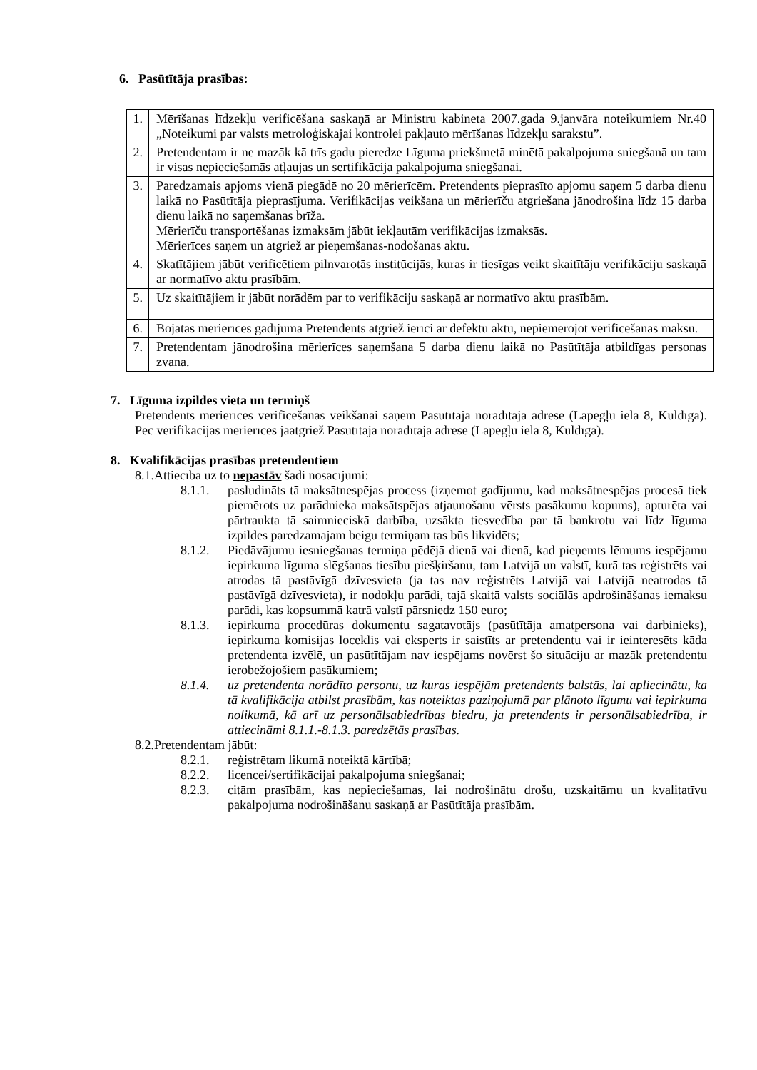6. Pasūtītāja prasības:
| 1. | Mērīšanas līdzekļu verificēšana saskaņā ar Ministru kabineta 2007.gada 9.janvāra noteikumiem Nr.40 „Noteikumi par valsts metroloģiskajai kontrolei pakļauto mērīšanas līdzekļu sarakstu”. |
| 2. | Pretendentam ir ne mazāk kā trīs gadu pieredze Līguma priekšmetā minētā pakalpojuma sniegšanā un tam ir visas nepieciešamās atļaujas un sertifikācija pakalpojuma sniegšanai. |
| 3. | Paredzamais apjoms vienā piegādē no 20 mērierīcēm. Pretendents pieprasīto apjomu saņem 5 darba dienu laikā no Pasūtītāja pieprasījuma. Verifikācijas veikšana un mērierīču atgriešana jānodrošina līdz 15 darba dienu laikā no saņemšanas brīža. Mērierīču transportēšanas izmaksām jābūt iekļautām verifikācijas izmaksās. Mērierīces saņem un atgriež ar pieņemšanas-nodošanas aktu. |
| 4. | Skatītājiem jābūt verificētiem pilnvarotās institūcijās, kuras ir tiesīgas veikt skaitītāju verifikāciju saskaņā ar normatīvo aktu prasībām. |
| 5. | Uz skaitītājiem ir jābūt norādēm par to verifikāciju saskaņā ar normatīvo aktu prasībām. |
| 6. | Bojātas mērierīces gadījumā Pretendents atgriež ierīci ar defektu aktu, nepiemērojot verificēšanas maksu. |
| 7. | Pretendentam jānodrošina mērierīces saņemšana 5 darba dienu laikā no Pasūtītāja atbildīgas personas zvana. |
7. Līguma izpildes vieta un termiņš
Pretendents mērierīces verificēšanas veikšanai saņem Pasūtītāja norādītajā adresē (Lapegļu ielā 8, Kuldīgā). Pēc verifikācijas mērierīces jāatgriež Pasūtītāja norādītajā adresē (Lapegļu ielā 8, Kuldīgā).
8. Kvalifikācijas prasības pretendentiem
8.1.Attiecībā uz to nepastāv šādi nosacījumi:
8.1.1. pasludināts tā maksātnespējas process (izņemot gadījumu, kad maksātnespējas procesā tiek piemērots uz parādnieka maksātspējas atjaunošanu vērsts pasākumu kopums), apturēta vai pārtraukta tā saimnieciskā darbība, uzsākta tiesvedība par tā bankrotu vai līdz līguma izpildes paredzamajam beigu termiņam tas būs likvidēts;
8.1.2. Piedāvājumu iesniegšanas termiņa pēdējā dienā vai dienā, kad pieņemts lēmums iespējamu iepirkuma līguma slēgšanas tiesību piešķiršanu, tam Latvijā un valstī, kurā tas reģistrēts vai atrodas tā pastāvīgā dzīvesvieta (ja tas nav reģistrēts Latvijā vai Latvijā neatrodas tā pastāvīgā dzīvesvieta), ir nodokļu parādi, tajā skaitā valsts sociālās apdrošināšanas iemaksu parādi, kas kopsummā katrā valstī pārsniedz 150 euro;
8.1.3. iepirkuma procedūras dokumentu sagatavotājs (pasūtītāja amatpersona vai darbinieks), iepirkuma komisijas loceklis vai eksperts ir saistīts ar pretendentu vai ir ieinteresēts kāda pretendenta izvēlē, un pasūtītājam nav iespējams novērst šo situāciju ar mazāk pretendentu ierobežojošiem pasākumiem;
8.1.4. uz pretendenta norādīto personu, uz kuras iespējām pretendents balstās, lai apliecinātu, ka tā kvalifikācija atbilst prasībām, kas noteiktas paziņojumā par plānoto līgumu vai iepirkuma nolikumā, kā arī uz personālsabiedrības biedru, ja pretendents ir personālsabiedrība, ir attiecināmi 8.1.1.-8.1.3. paredzētās prasības.
8.2.Pretendentam jābūt:
8.2.1. reģistrētam likumā noteiktā kārtībā;
8.2.2. licencei/sertifikācijai pakalpojuma sniegšanai;
8.2.3. citām prasībām, kas nepieciešamas, lai nodrošinātu drošu, uzskaitāmu un kvalitatīvu pakalpojuma nodrošināšanu saskaņā ar Pasūtītāja prasībām.